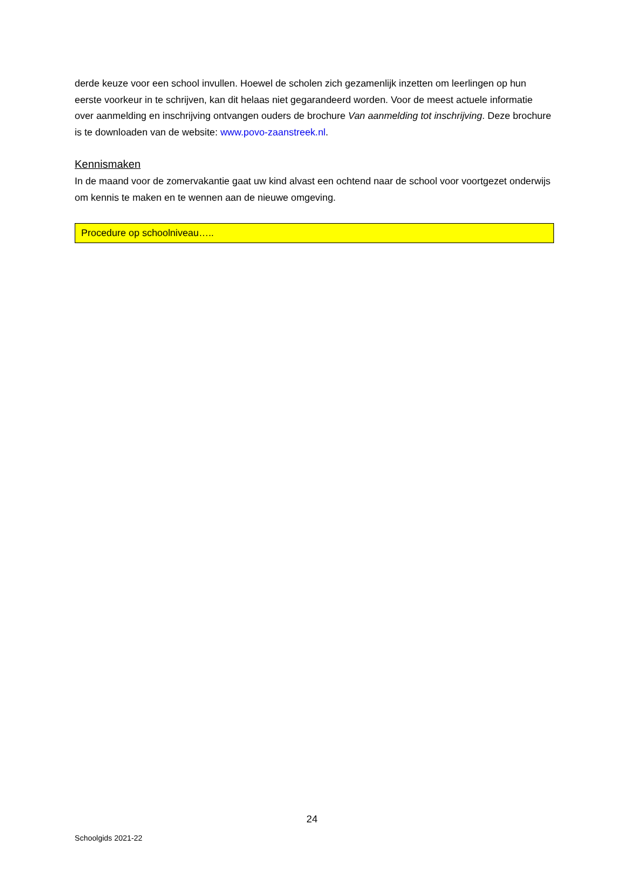derde keuze voor een school invullen. Hoewel de scholen zich gezamenlijk inzetten om leerlingen op hun eerste voorkeur in te schrijven, kan dit helaas niet gegarandeerd worden. Voor de meest actuele informatie over aanmelding en inschrijving ontvangen ouders de brochure Van aanmelding tot inschrijving. Deze brochure is te downloaden van de website: www.povo-zaanstreek.nl.
Kennismaken
In de maand voor de zomervakantie gaat uw kind alvast een ochtend naar de school voor voortgezet onderwijs om kennis te maken en te wennen aan de nieuwe omgeving.
Procedure op schoolniveau…..
24
Schoolgids 2021-22